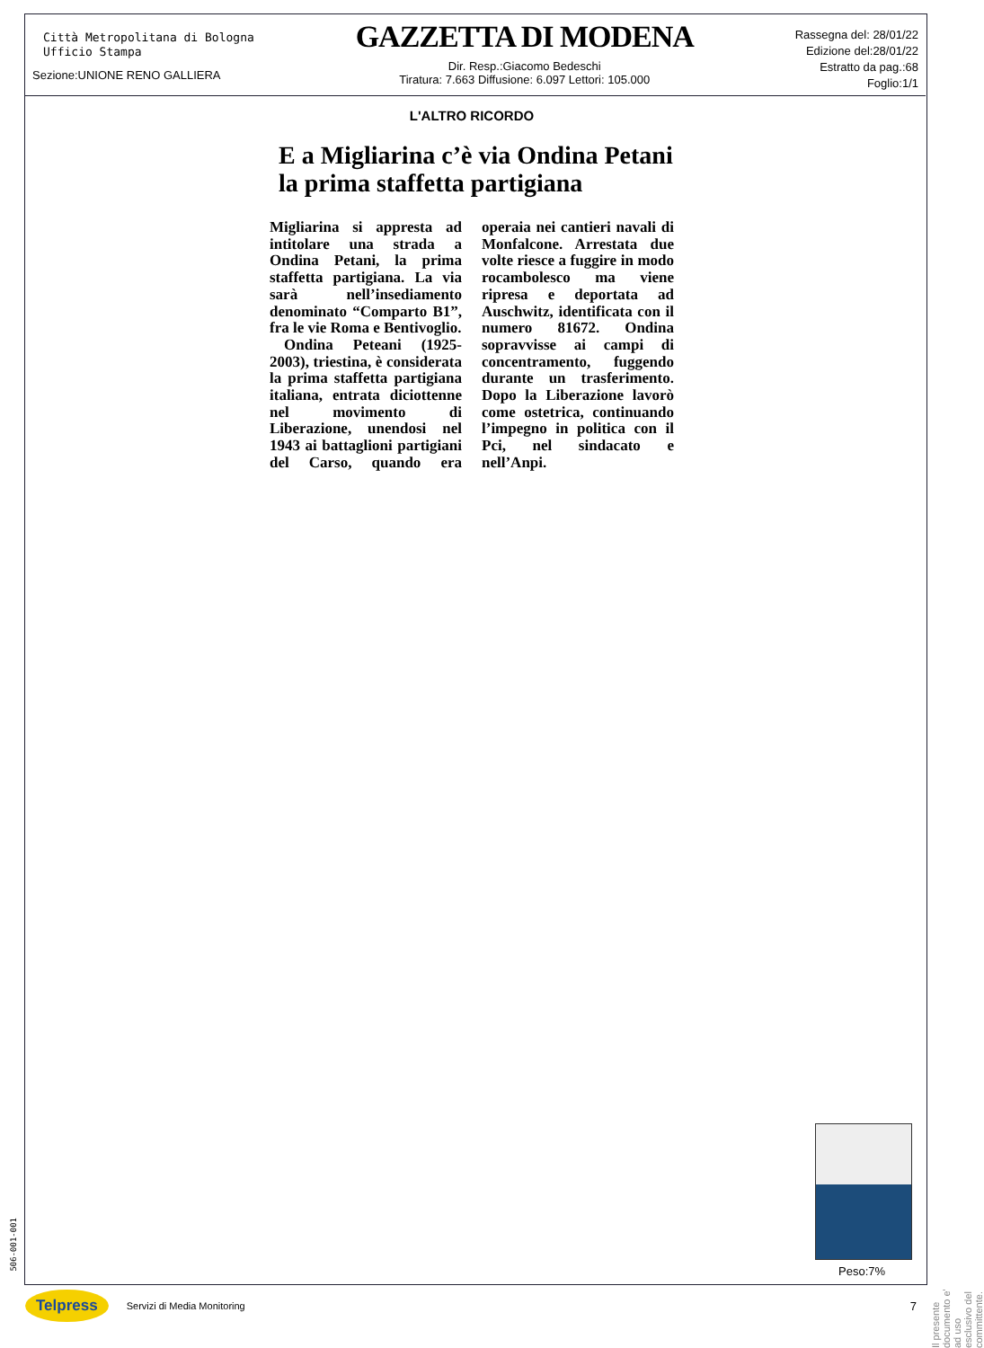Città Metropolitana di Bologna
Ufficio Stampa
Sezione:UNIONE RENO GALLIERA
GAZZETTA DI MODENA
Dir. Resp.:Giacomo Bedeschi
Tiratura: 7.663 Diffusione: 6.097 Lettori: 105.000
Rassegna del: 28/01/22
Edizione del:28/01/22
Estratto da pag.:68
Foglio:1/1
L'ALTRO RICORDO
E a Migliarina c’è via Ondina Petani la prima staffetta partigiana
Migliarina si appresta ad intitolare una strada a Ondina Petani, la prima staffetta partigiana. La via sarà nell’insediamento denominato “Comparto B1”, fra le vie Roma e Bentivoglio.
Ondina Peteani (1925-2003), triestina, è considerata la prima staffetta partigiana italiana, entrata diciottenne nel movimento di Liberazione, unendosi nel 1943 ai battaglioni partigiani del Carso, quando era operaia nei cantieri navali di Monfalcone. Arrestata due volte riesce a fuggire in modo rocambolesco ma viene ripresa e deportata ad Auschwitz, identificata con il numero 81672. Ondina sopravvisse ai campi di concentramento, fuggendo durante un trasferimento. Dopo la Liberazione lavorò come ostetrica, continuando l’impegno in politica con il Pci, nel sindacato e nell’Anpi.
Peso:7%
506-001-001
Il presente documento e' ad uso esclusivo del committente.
Telpress Servizi di Media Monitoring 7